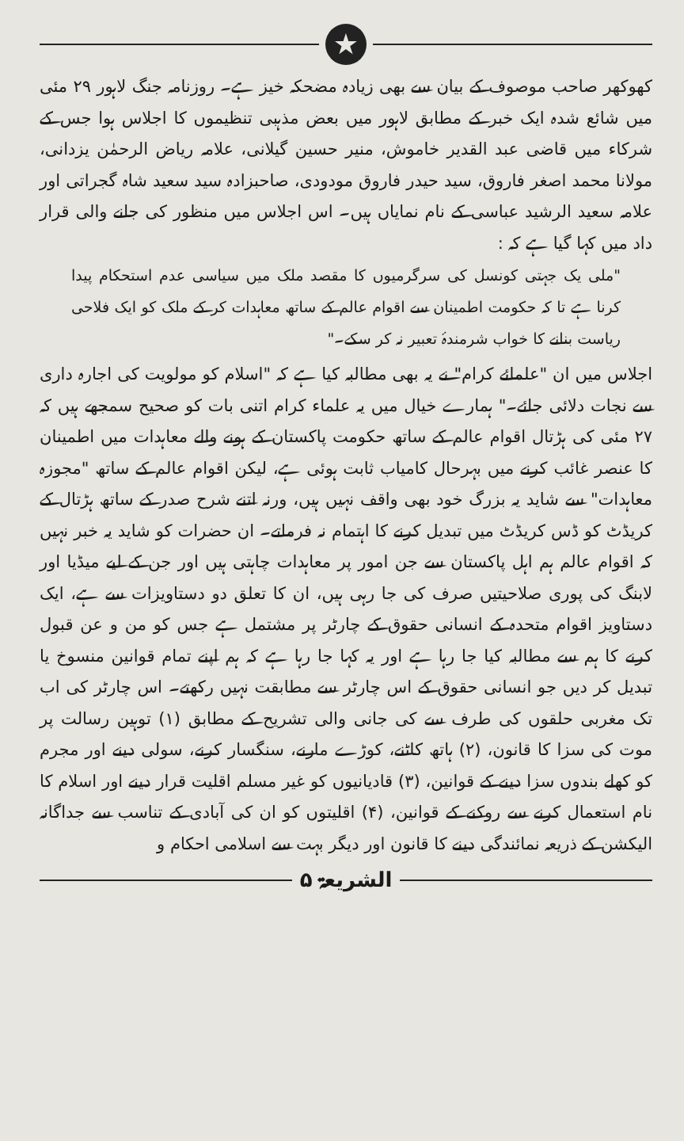★
کھوکھر صاحب موصوف کے بیان سے بھی زیادہ مضحکہ خیز ہے۔ روزنامہ جنگ لاہور ۲۹ مئی میں شائع شدہ ایک خبر کے مطابق لاہور میں بعض مذہبی تنظیموں کا اجلاس ہوا جس کے شرکاء میں قاضی عبد القدیر خاموش، منیر حسین گیلانی، علامہ ریاض الرحمٰن یزدانی، مولانا محمد اصغر فاروق، سید حیدر فاروق مودودی، صاحبزادہ سید سعید شاہ گجراتی اور علامہ سعید الرشید عباسی کے نام نمایاں ہیں۔ اس اجلاس میں منظور کی جانے والی قرار داد میں کہا گیا ہے کہ :
"ملی یک جہتی کونسل کی سرگرمیوں کا مقصد ملک میں سیاسی عدم استحکام پیدا کرنا ہے تا کہ حکومت اطمینان سے اقوام عالم کے ساتھ معاہدات کر کے ملک کو ایک فلاحی ریاست بنانے کا خواب شرمندۂ تعبیر نہ کر سکے۔"
اجلاس میں ان "علمائے کرام" نے یہ بھی مطالبہ کیا ہے کہ "اسلام کو مولویت کی اجارہ داری سے نجات دلائی جائے۔" ہمارے خیال میں یہ علماء کرام اتنی بات کو صحیح سمجھے ہیں کہ ۲۷ مئی کی ہڑتال اقوام عالم کے ساتھ حکومت پاکستان کے ہونے والے معاہدات میں اطمینان کا عنصر غائب کرنے میں بہرحال کامیاب ثابت ہوئی ہے، لیکن اقوام عالم کے ساتھ "مجوزہ معاہدات" سے شاید یہ بزرگ خود بھی واقف نہیں ہیں، ورنہ اتنے شرح صدر کے ساتھ ہڑتال کے کریڈٹ کو ڈس کریڈٹ میں تبدیل کرنے کا اہتمام نہ فرماتے۔ ان حضرات کو شاید یہ خبر نہیں کہ اقوام عالم ہم اہل پاکستان سے جن امور پر معاہدات چاہتی ہیں اور جن کے لیے میڈیا اور لابنگ کی پوری صلاحیتیں صرف کی جا رہی ہیں، ان کا تعلق دو دستاویزات سے ہے، ایک دستاویز اقوام متحدہ کے انسانی حقوق کے چارٹر پر مشتمل ہے جس کو من و عن قبول کرنے کا ہم سے مطالبہ کیا جا رہا ہے اور یہ کہا جا رہا ہے کہ ہم اپنے تمام قوانین منسوخ یا تبدیل کر دیں جو انسانی حقوق کے اس چارٹر سے مطابقت نہیں رکھتے۔ اس چارٹر کی اب تک مغربی حلقوں کی طرف سے کی جانی والی تشریح کے مطابق (۱) توہین رسالت پر موت کی سزا کا قانون، (۲) ہاتھ کاٹنے، کوڑے مارنے، سنگسار کرنے، سولی دینے اور مجرم کو کھلے بندوں سزا دینے کے قوانین، (۳) قادیانیوں کو غیر مسلم اقلیت قرار دینے اور اسلام کا نام استعمال کرنے سے روکنے کے قوانین، (۴) اقلیتوں کو ان کی آبادی کے تناسب سے جداگانہ الیکشن کے ذریعہ نمائندگی دینے کا قانون اور دیگر بہت سے اسلامی احکام و
الشریعۃ ۵